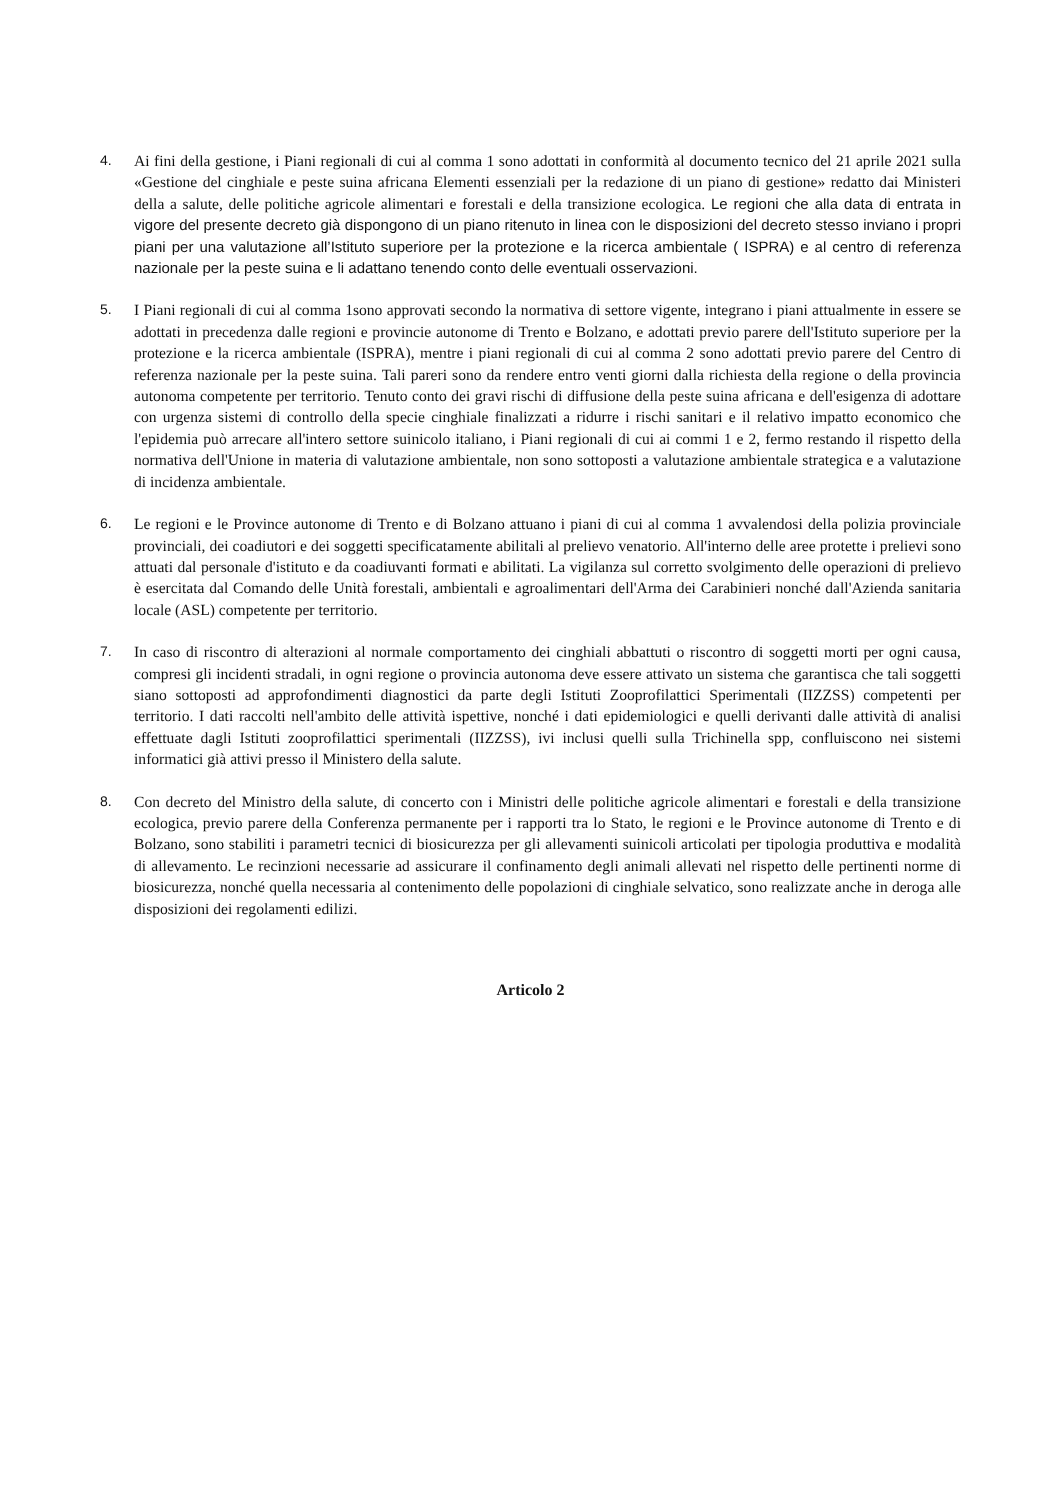4. Ai fini della gestione, i Piani regionali di cui al comma 1 sono adottati in conformità al documento tecnico del 21 aprile 2021 sulla «Gestione del cinghiale e peste suina africana Elementi essenziali per la redazione di un piano di gestione» redatto dai Ministeri della a salute, delle politiche agricole alimentari e forestali e della transizione ecologica. Le regioni che alla data di entrata in vigore del presente decreto già dispongono di un piano ritenuto in linea con le disposizioni del decreto stesso inviano i propri piani per una valutazione all’Istituto superiore per la protezione e la ricerca ambientale ( ISPRA) e al centro di referenza nazionale per la peste suina e li adattano tenendo conto delle eventuali osservazioni.
5. I Piani regionali di cui al comma 1sono approvati secondo la normativa di settore vigente, integrano i piani attualmente in essere se adottati in precedenza dalle regioni e provincie autonome di Trento e Bolzano, e adottati previo parere dell'Istituto superiore per la protezione e la ricerca ambientale (ISPRA), mentre i piani regionali di cui al comma 2 sono adottati previo parere del Centro di referenza nazionale per la peste suina. Tali pareri sono da rendere entro venti giorni dalla richiesta della regione o della provincia autonoma competente per territorio. Tenuto conto dei gravi rischi di diffusione della peste suina africana e dell'esigenza di adottare con urgenza sistemi di controllo della specie cinghiale finalizzati a ridurre i rischi sanitari e il relativo impatto economico che l'epidemia può arrecare all'intero settore suinicolo italiano, i Piani regionali di cui ai commi 1 e 2, fermo restando il rispetto della normativa dell'Unione in materia di valutazione ambientale, non sono sottoposti a valutazione ambientale strategica e a valutazione di incidenza ambientale.
6. Le regioni e le Province autonome di Trento e di Bolzano attuano i piani di cui al comma 1 avvalendosi della polizia provinciale provinciali, dei coadiutori e dei soggetti specificatamente abilitali al prelievo venatorio. All'interno delle aree protette i prelievi sono attuati dal personale d'istituto e da coadiuvanti formati e abilitati. La vigilanza sul corretto svolgimento delle operazioni di prelievo è esercitata dal Comando delle Unità forestali, ambientali e agroalimentari dell'Arma dei Carabinieri nonché dall'Azienda sanitaria locale (ASL) competente per territorio.
7. In caso di riscontro di alterazioni al normale comportamento dei cinghiali abbattuti o riscontro di soggetti morti per ogni causa, compresi gli incidenti stradali, in ogni regione o provincia autonoma deve essere attivato un sistema che garantisca che tali soggetti siano sottoposti ad approfondimenti diagnostici da parte degli Istituti Zooprofilattici Sperimentali (IIZZSS) competenti per territorio. I dati raccolti nell'ambito delle attività ispettive, nonché i dati epidemiologici e quelli derivanti dalle attività di analisi effettuate dagli Istituti zooprofilattici sperimentali (IIZZSS), ivi inclusi quelli sulla Trichinella spp, confluiscono nei sistemi informatici già attivi presso il Ministero della salute.
8. Con decreto del Ministro della salute, di concerto con i Ministri delle politiche agricole alimentari e forestali e della transizione ecologica, previo parere della Conferenza permanente per i rapporti tra lo Stato, le regioni e le Province autonome di Trento e di Bolzano, sono stabiliti i parametri tecnici di biosicurezza per gli allevamenti suinicoli articolati per tipologia produttiva e modalità di allevamento. Le recinzioni necessarie ad assicurare il confinamento degli animali allevati nel rispetto delle pertinenti norme di biosicurezza, nonché quella necessaria al contenimento delle popolazioni di cinghiale selvatico, sono realizzate anche in deroga alle disposizioni dei regolamenti edilizi.
Articolo 2